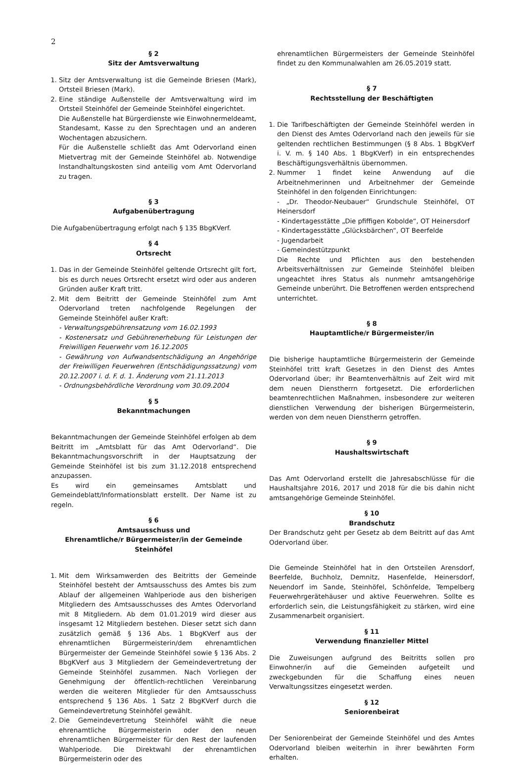2
§ 2
Sitz der Amtsverwaltung
1. Sitz der Amtsverwaltung ist die Gemeinde Briesen (Mark), Ortsteil Briesen (Mark).
2. Eine ständige Außenstelle der Amtsverwaltung wird im Ortsteil Steinhöfel der Gemeinde Steinhöfel eingerichtet.
Die Außenstelle hat Bürgerdienste wie Einwohnermeldeamt, Standesamt, Kasse zu den Sprechtagen und an anderen Wochentagen abzusichern.
Für die Außenstelle schließt das Amt Odervorland einen Mietvertrag mit der Gemeinde Steinhöfel ab. Notwendige Instandhaltungskosten sind anteilig vom Amt Odervorland zu tragen.
§ 3
Aufgabenübertragung
Die Aufgabenübertragung erfolgt nach § 135 BbgKVerf.
§ 4
Ortsrecht
1. Das in der Gemeinde Steinhöfel geltende Ortsrecht gilt fort, bis es durch neues Ortsrecht ersetzt wird oder aus anderen Gründen außer Kraft tritt.
2. Mit dem Beitritt der Gemeinde Steinhöfel zum Amt Odervorland treten nachfolgende Regelungen der Gemeinde Steinhöfel außer Kraft:
- Verwaltungsgebührensatzung vom 16.02.1993
- Kostenersatz und Gebührenerhebung für Leistungen der Freiwilligen Feuerwehr vom 16.12.2005
- Gewährung von Aufwandsentschädigung an Angehörige der Freiwilligen Feuerwehren (Entschädigungssatzung) vom 20.12.2007 i. d. F. d. 1. Änderung vom 21.11.2013
- Ordnungsbehördliche Verordnung vom 30.09.2004
§ 5
Bekanntmachungen
Bekanntmachungen der Gemeinde Steinhöfel erfolgen ab dem Beitritt im „Amtsblatt für das Amt Odervorland“. Die Bekanntmachungsvorschrift in der Hauptsatzung der Gemeinde Steinhöfel ist bis zum 31.12.2018 entsprechend anzupassen.
Es wird ein gemeinsames Amtsblatt und Gemeindeblatt/Informationsblatt erstellt. Der Name ist zu regeln.
§ 6
Amtsausschuss und
Ehrenamtliche/r Bürgermeister/in der Gemeinde Steinhöfel
1. Mit dem Wirksamwerden des Beitritts der Gemeinde Steinhöfel besteht der Amtsausschuss des Amtes bis zum Ablauf der allgemeinen Wahlperiode aus den bisherigen Mitgliedern des Amtsausschusses des Amtes Odervorland mit 8 Mitgliedern. Ab dem 01.01.2019 wird dieser aus insgesamt 12 Mitgliedern bestehen. Dieser setzt sich dann zusätzlich gemäß § 136 Abs. 1 BbgKVerf aus der ehrenamtlichen Bürgermeisterin/dem ehrenamtlichen Bürgermeister der Gemeinde Steinhöfel sowie § 136 Abs. 2 BbgKVerf aus 3 Mitgliedern der Gemeindevertretung der Gemeinde Steinhöfel zusammen. Nach Vorliegen der Genehmigung der öffentlich-rechtlichen Vereinbarung werden die weiteren Mitglieder für den Amtsausschuss entsprechend § 136 Abs. 1 Satz 2 BbgKVerf durch die Gemeindevertretung Steinhöfel gewählt.
2. Die Gemeindevertretung Steinhöfel wählt die neue ehrenamtliche Bürgermeisterin oder den neuen ehrenamtlichen Bürgermeister für den Rest der laufenden Wahlperiode. Die Direktwahl der ehrenamtlichen Bürgermeisterin oder des
ehrenamtlichen Bürgermeisters der Gemeinde Steinhöfel findet zu den Kommunalwahlen am 26.05.2019 statt.
§ 7
Rechtsstellung der Beschäftigten
1. Die Tarifbeschäftigten der Gemeinde Steinhöfel werden in den Dienst des Amtes Odervorland nach den jeweils für sie geltenden rechtlichen Bestimmungen (§ 8 Abs. 1 BbgKVerf i. V. m. § 140 Abs. 1 BbgKVerf) in ein entsprechendes Beschäftigungsverhältnis übernommen.
2. Nummer 1 findet keine Anwendung auf die Arbeitnehmerinnen und Arbeitnehmer der Gemeinde Steinhöfel in den folgenden Einrichtungen:
- „Dr. Theodor-Neubauer“ Grundschule Steinhöfel, OT Heinersdorf
- Kindertagesstätte „Die pfiffigen Kobolde“, OT Heinersdorf
- Kindertagesstätte „Glücksbärchen“, OT Beerfelde
- Jugendarbeit
- Gemeindestützpunkt
Die Rechte und Pflichten aus den bestehenden Arbeitsverhältnissen zur Gemeinde Steinhöfel bleiben ungeachtet ihres Status als nunmehr amtsangehörige Gemeinde unberührt. Die Betroffenen werden entsprechend unterrichtet.
§ 8
Hauptamtliche/r Bürgermeister/in
Die bisherige hauptamtliche Bürgermeisterin der Gemeinde Steinhöfel tritt kraft Gesetzes in den Dienst des Amtes Odervorland über; ihr Beamtenverhältnis auf Zeit wird mit dem neuen Dienstherrn fortgesetzt. Die erforderlichen beamtenrechtlichen Maßnahmen, insbesondere zur weiteren dienstlichen Verwendung der bisherigen Bürgermeisterin, werden von dem neuen Dienstherrn getroffen.
§ 9
Haushaltswirtschaft
Das Amt Odervorland erstellt die Jahresabschlüsse für die Haushaltsjahre 2016, 2017 und 2018 für die bis dahin nicht amtsangehörige Gemeinde Steinhöfel.
§ 10
Brandschutz
Der Brandschutz geht per Gesetz ab dem Beitritt auf das Amt Odervorland über.
Die Gemeinde Steinhöfel hat in den Ortsteilen Arensdorf, Beerfelde, Buchholz, Demnitz, Hasenfelde, Heinersdorf, Neuendorf im Sande, Steinhöfel, Schönfelde, Tempelberg Feuerwehrgerätehäuser und aktive Feuerwehren. Sollte es erforderlich sein, die Leistungsfähigkeit zu stärken, wird eine Zusammenarbeit organisiert.
§ 11
Verwendung finanzieller Mittel
Die Zuweisungen aufgrund des Beitritts sollen pro Einwohner/in auf die Gemeinden aufgeteilt und zweckgebunden für die Schaffung eines neuen Verwaltungssitzes eingesetzt werden.
§ 12
Seniorenbeirat
Der Seniorenbeirat der Gemeinde Steinhöfel und des Amtes Odervorland bleiben weiterhin in ihrer bewährten Form erhalten.